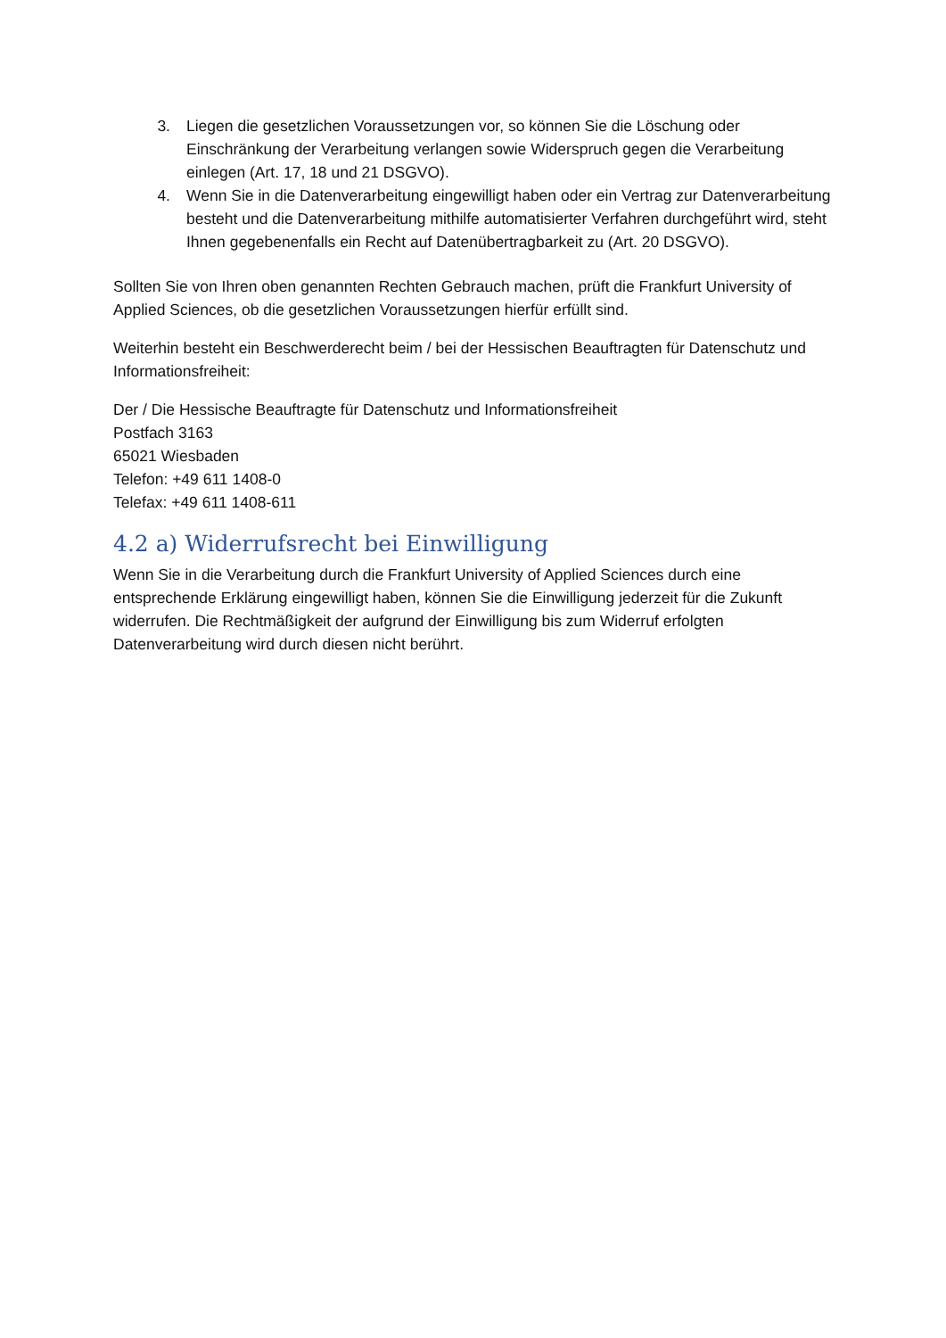3. Liegen die gesetzlichen Voraussetzungen vor, so können Sie die Löschung oder Einschränkung der Verarbeitung verlangen sowie Widerspruch gegen die Verarbeitung einlegen (Art. 17, 18 und 21 DSGVO).
4. Wenn Sie in die Datenverarbeitung eingewilligt haben oder ein Vertrag zur Datenverarbeitung besteht und die Datenverarbeitung mithilfe automatisierter Verfahren durchgeführt wird, steht Ihnen gegebenenfalls ein Recht auf Datenübertragbarkeit zu (Art. 20 DSGVO).
Sollten Sie von Ihren oben genannten Rechten Gebrauch machen, prüft die Frankfurt University of Applied Sciences, ob die gesetzlichen Voraussetzungen hierfür erfüllt sind.
Weiterhin besteht ein Beschwerderecht beim / bei der Hessischen Beauftragten für Datenschutz und Informationsfreiheit:
Der / Die Hessische Beauftragte für Datenschutz und Informationsfreiheit
Postfach 3163
65021 Wiesbaden
Telefon: +49 611 1408-0
Telefax: +49 611 1408-611
4.2 a) Widerrufsrecht bei Einwilligung
Wenn Sie in die Verarbeitung durch die Frankfurt University of Applied Sciences durch eine entsprechende Erklärung eingewilligt haben, können Sie die Einwilligung jederzeit für die Zukunft widerrufen. Die Rechtmäßigkeit der aufgrund der Einwilligung bis zum Widerruf erfolgten Datenverarbeitung wird durch diesen nicht berührt.